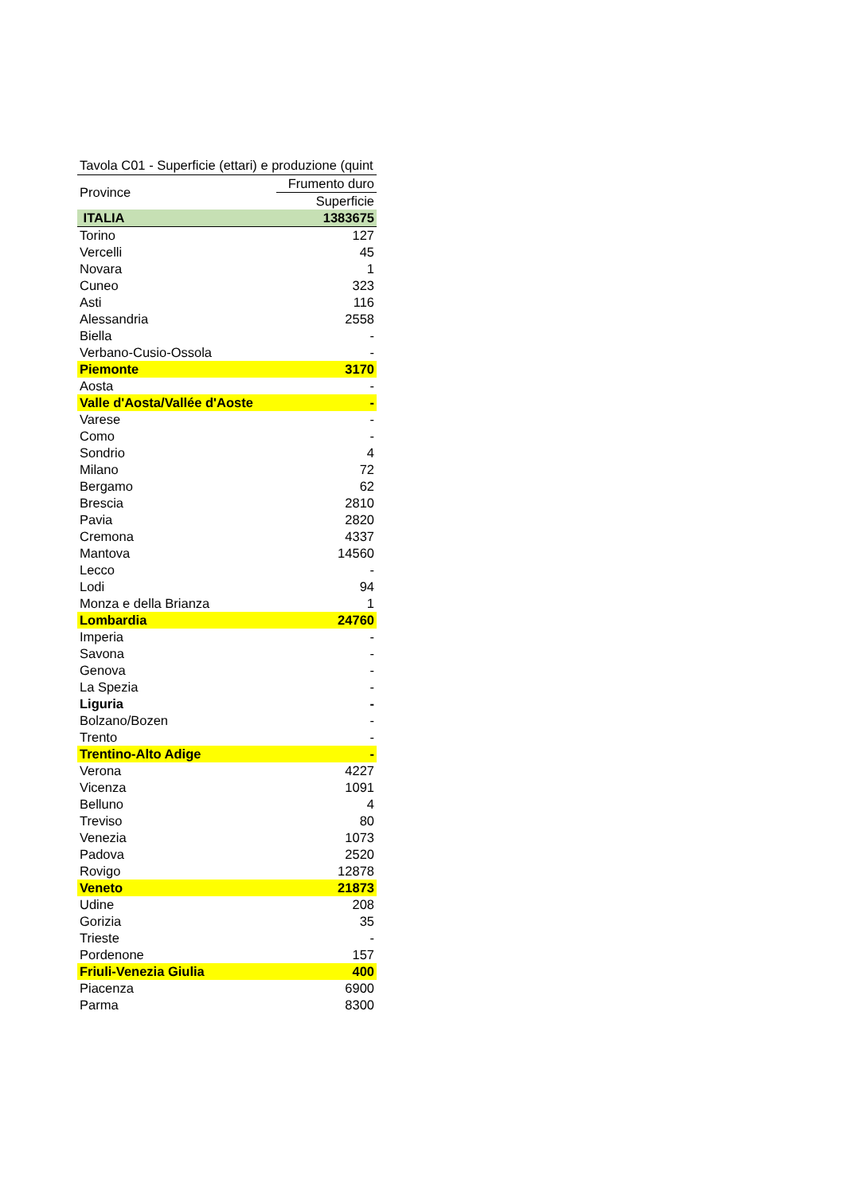Tavola C01 - Superficie (ettari) e produzione (quint
| Province | Frumento duro |
| --- | --- |
| | Superficie |
| ITALIA | 1383675 |
| Torino | 127 |
| Vercelli | 45 |
| Novara | 1 |
| Cuneo | 323 |
| Asti | 116 |
| Alessandria | 2558 |
| Biella | - |
| Verbano-Cusio-Ossola | - |
| Piemonte | 3170 |
| Aosta | - |
| Valle d'Aosta/Vallée d'Aoste | - |
| Varese | - |
| Como | - |
| Sondrio | 4 |
| Milano | 72 |
| Bergamo | 62 |
| Brescia | 2810 |
| Pavia | 2820 |
| Cremona | 4337 |
| Mantova | 14560 |
| Lecco | - |
| Lodi | 94 |
| Monza e della Brianza | 1 |
| Lombardia | 24760 |
| Imperia | - |
| Savona | - |
| Genova | - |
| La Spezia | - |
| Liguria | - |
| Bolzano/Bozen | - |
| Trento | - |
| Trentino-Alto Adige | - |
| Verona | 4227 |
| Vicenza | 1091 |
| Belluno | 4 |
| Treviso | 80 |
| Venezia | 1073 |
| Padova | 2520 |
| Rovigo | 12878 |
| Veneto | 21873 |
| Udine | 208 |
| Gorizia | 35 |
| Trieste | - |
| Pordenone | 157 |
| Friuli-Venezia Giulia | 400 |
| Piacenza | 6900 |
| Parma | 8300 |